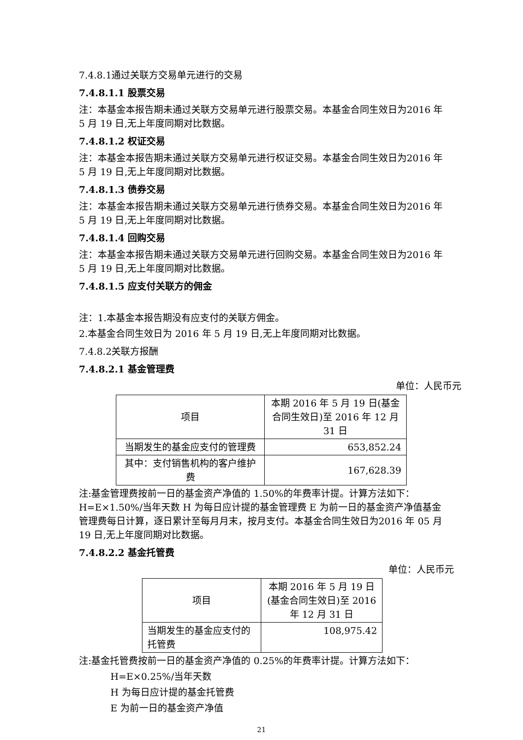7.4.8.1通过关联方交易单元进行的交易
7.4.8.1.1 股票交易
注：本基金本报告期未通过关联方交易单元进行股票交易。本基金合同生效日为2016 年 5 月 19 日,无上年度同期对比数据。
7.4.8.1.2 权证交易
注：本基金本报告期未通过关联方交易单元进行权证交易。本基金合同生效日为2016 年 5 月 19 日,无上年度同期对比数据。
7.4.8.1.3 债券交易
注：本基金本报告期未通过关联方交易单元进行债券交易。本基金合同生效日为2016 年 5 月 19 日,无上年度同期对比数据。
7.4.8.1.4 回购交易
注：本基金本报告期未通过关联方交易单元进行回购交易。本基金合同生效日为2016 年 5 月 19 日,无上年度同期对比数据。
7.4.8.1.5 应支付关联方的佣金
注：1.本基金本报告期没有应支付的关联方佣金。
2.本基金合同生效日为 2016 年 5 月 19 日,无上年度同期对比数据。
7.4.8.2关联方报酬
7.4.8.2.1 基金管理费
单位：人民币元
| 项目 | 本期 2016 年 5 月 19 日(基金合同生效日)至 2016 年 12 月 31 日 |
| 当期发生的基金应支付的管理费 | 653,852.24 |
| 其中：支付销售机构的客户维护费 | 167,628.39 |
注:基金管理费按前一日的基金资产净值的 1.50%的年费率计提。计算方法如下：H=E×1.50%/当年天数 H 为每日应计提的基金管理费 E 为前一日的基金资产净值基金管理费每日计算，逐日累计至每月月末，按月支付。本基金合同生效日为2016 年 05 月 19 日,无上年度同期对比数据。
7.4.8.2.2 基金托管费
单位：人民币元
| 项目 | 本期 2016 年 5 月 19 日(基金合同生效日)至 2016 年 12 月 31 日 |
| 当期发生的基金应支付的托管费 | 108,975.42 |
注:基金托管费按前一日的基金资产净值的 0.25%的年费率计提。计算方法如下：
H=E×0.25%/当年天数
H 为每日应计提的基金托管费
E 为前一日的基金资产净值
21